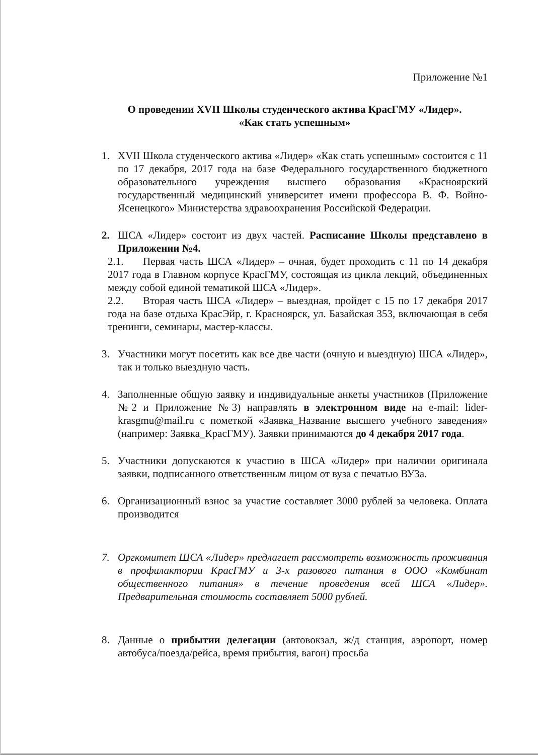Приложение №1
О проведении XVII Школы студенческого актива КрасГМУ «Лидер».
«Как стать успешным»
1. XVII Школа студенческого актива «Лидер» «Как стать успешным» состоится с 11 по 17 декабря, 2017 года на базе Федерального государственного бюджетного образовательного учреждения высшего образования «Красноярский государственный медицинский университет имени профессора В. Ф. Войно-Ясенецкого» Министерства здравоохранения Российской Федерации.
2. ШСА «Лидер» состоит из двух частей. Расписание Школы представлено в Приложении №4.
2.1. Первая часть ШСА «Лидер» – очная, будет проходить с 11 по 14 декабря 2017 года в Главном корпусе КрасГМУ, состоящая из цикла лекций, объединенных между собой единой тематикой ШСА «Лидер».
2.2. Вторая часть ШСА «Лидер» – выездная, пройдет с 15 по 17 декабря 2017 года на базе отдыха КрасЭйр, г. Красноярск, ул. Базайская 353, включающая в себя тренинги, семинары, мастер-классы.
3. Участники могут посетить как все две части (очную и выездную) ШСА «Лидер», так и только выездную часть.
4. Заполненные общую заявку и индивидуальные анкеты участников (Приложение №2 и Приложение №3) направлять в электронном виде на e-mail: lider-krasgmu@mail.ru с пометкой «Заявка_Название высшего учебного заведения» (например: Заявка_КрасГМУ). Заявки принимаются до 4 декабря 2017 года.
5. Участники допускаются к участию в ШСА «Лидер» при наличии оригинала заявки, подписанного ответственным лицом от вуза с печатью ВУЗа.
6. Организационный взнос за участие составляет 3000 рублей за человека. Оплата производится
7. Оргкомитет ШСА «Лидер» предлагает рассмотреть возможность проживания в профилактории КрасГМУ и 3-х разового питания в ООО «Комбинат общественного питания» в течение проведения всей ШСА «Лидер». Предварительная стоимость составляет 5000 рублей.
8. Данные о прибытии делегации (автовокзал, ж/д станция, аэропорт, номер автобуса/поезда/рейса, время прибытия, вагон) просьба